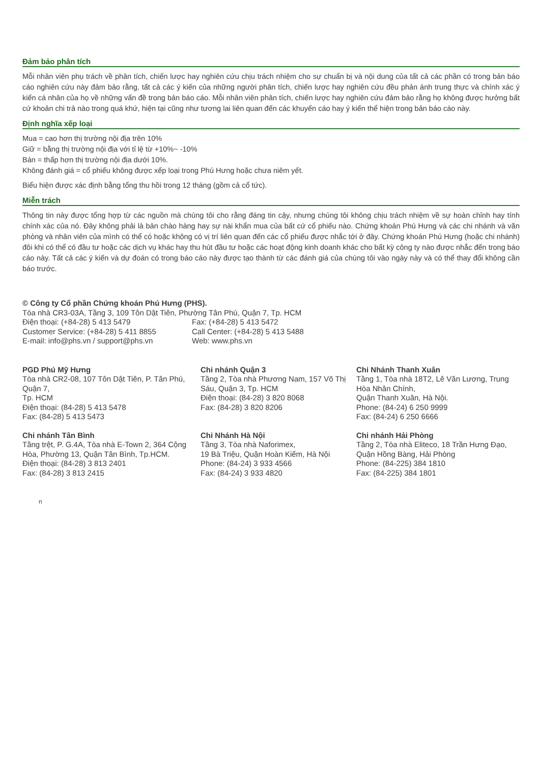Đảm bảo phân tích
Mỗi nhân viên phụ trách về phân tích, chiến lược hay nghiên cứu chịu trách nhiệm cho sự chuẩn bị và nội dung của tất cả các phần có trong bản báo cáo nghiên cứu này đảm bảo rằng, tất cả các ý kiến của những người phân tích, chiến lược hay nghiên cứu đều phản ánh trung thực và chính xác ý kiến cá nhân của họ về những vấn đề trong bản báo cáo. Mỗi nhân viên phân tích, chiến lược hay nghiên cứu đảm bảo rằng họ không được hưởng bất cứ khoản chi trả nào trong quá khứ, hiện tại cũng như tương lai liên quan đến các khuyến cáo hay ý kiến thể hiện trong bản báo cáo này.
Định nghĩa xếp loại
Mua = cao hơn thị trường nội địa trên 10%
Giữ = bằng thị trường nội địa với tỉ lệ từ +10%~ -10%
Bán = thấp hơn thị trường nội địa dưới 10%.
Không đánh giá = cổ phiếu không được xếp loại trong Phú Hưng hoặc chưa niêm yết.
Biểu hiện được xác định bằng tổng thu hồi trong 12 tháng (gồm cả cổ tức).
Miễn trách
Thông tin này được tổng hợp từ các nguồn mà chúng tôi cho rằng đáng tin cậy, nhưng chúng tôi không chịu trách nhiệm về sự hoàn chỉnh hay tính chính xác của nó. Đây không phải là bản chào hàng hay sự nài khẩn mua của bất cứ cổ phiếu nào. Chứng khoán Phú Hưng và các chi nhánh và văn phòng và nhân viên của mình có thể có hoặc không có vị trí liên quan đến các cổ phiếu được nhắc tới ở đây. Chứng khoán Phú Hưng (hoặc chi nhánh) đôi khi có thể có đầu tư hoặc các dịch vụ khác hay thu hút đầu tư hoặc các hoạt động kinh doanh khác cho bất kỳ công ty nào được nhắc đến trong báo cáo này. Tất cả các ý kiến và dự đoán có trong báo cáo này được tạo thành từ các đánh giá của chúng tôi vào ngày này và có thể thay đổi không cần báo trước.
© Công ty Cổ phần Chứng khoán Phú Hưng (PHS).
Tòa nhà CR3-03A, Tầng 3, 109 Tôn Dật Tiên, Phường Tân Phú, Quận 7, Tp. HCM
Điện thoại: (+84-28) 5 413 5479 Fax: (+84-28) 5 413 5472
Customer Service: (+84-28) 5 411 8855 Call Center: (+84-28) 5 413 5488
E-mail: info@phs.vn / support@phs.vn Web: www.phs.vn
PGD Phú Mỹ Hưng
Tòa nhà CR2-08, 107 Tôn Dật Tiên, P. Tân Phú, Quận 7,
Tp. HCM
Điện thoại: (84-28) 5 413 5478
Fax: (84-28) 5 413 5473
Chi nhánh Quận 3
Tầng 2, Tòa nhà Phương Nam, 157 Võ Thị Sáu, Quận 3, Tp. HCM
Điện thoại: (84-28) 3 820 8068
Fax: (84-28) 3 820 8206
Chi Nhánh Thanh Xuân
Tầng 1, Tòa nhà 18T2, Lê Văn Lương, Trung Hòa Nhân Chính,
Quận Thanh Xuân, Hà Nội.
Phone: (84-24) 6 250 9999
Fax: (84-24) 6 250 6666
Chi nhánh Tân Bình
Tầng trệt, P. G.4A, Tòa nhà E-Town 2, 364 Cộng Hòa, Phường 13, Quận Tân Bình, Tp.HCM.
Điện thoại: (84-28) 3 813 2401
Fax: (84-28) 3 813 2415
Chi Nhánh Hà Nội
Tầng 3, Tòa nhà Naforimex,
19 Bà Triệu, Quận Hoàn Kiếm, Hà Nội
Phone: (84-24) 3 933 4566
Fax: (84-24) 3 933 4820
Chi nhánh Hải Phòng
Tầng 2, Tòa nhà Eliteco, 18 Trần Hưng Đạo, Quận Hồng Bàng, Hải Phòng
Phone: (84-225) 384 1810
Fax: (84-225) 384 1801
n